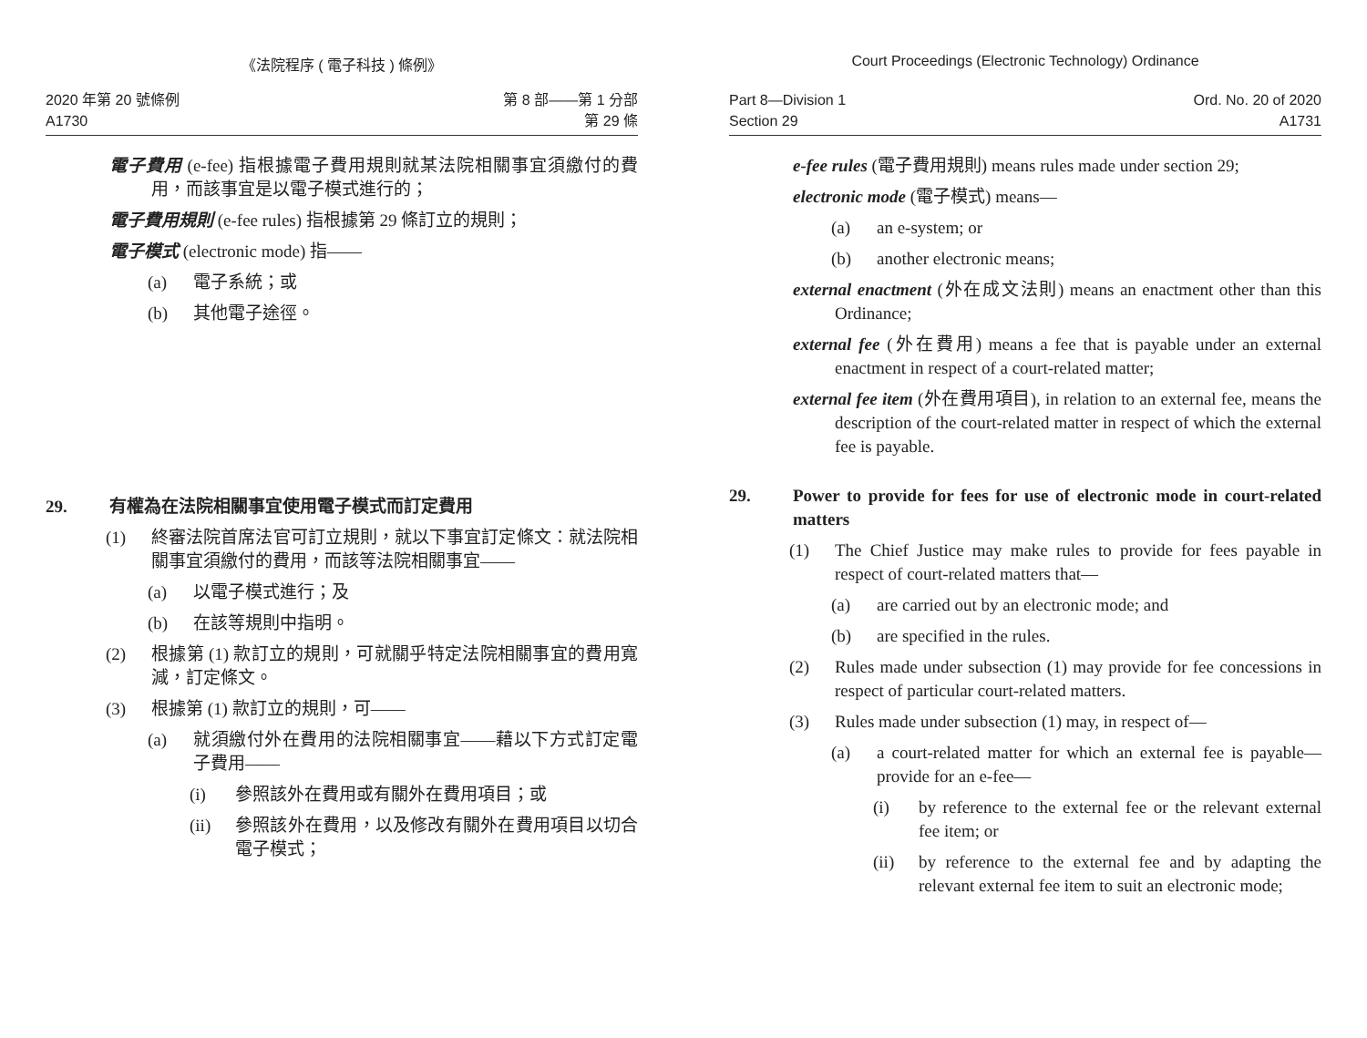《法院程序 ( 電子科技 ) 條例》
2020 年第 20 號條例
A1730
第 8 部——第 1 分部
第 29 條
電子費用 (e-fee) 指根據電子費用規則就某法院相關事宜須繳付的費用，而該事宜是以電子模式進行的；
電子費用規則 (e-fee rules) 指根據第 29 條訂立的規則；
電子模式 (electronic mode) 指——
(a) 電子系統；或
(b) 其他電子途徑。
29. 有權為在法院相關事宜使用電子模式而訂定費用
(1) 終審法院首席法官可訂立規則，就以下事宜訂定條文：就法院相關事宜須繳付的費用，而該等法院相關事宜——
(a) 以電子模式進行；及
(b) 在該等規則中指明。
(2) 根據第 (1) 款訂立的規則，可就關乎特定法院相關事宜的費用寬減，訂定條文。
(3) 根據第 (1) 款訂立的規則，可——
(a) 就須繳付外在費用的法院相關事宜——藉以下方式訂定電子費用——
(i) 參照該外在費用或有關外在費用項目；或
(ii) 參照該外在費用，以及修改有關外在費用項目以切合電子模式；
Court Proceedings (Electronic Technology) Ordinance
Part 8—Division 1
Section 29
Ord. No. 20 of 2020
A1731
e-fee rules (電子費用規則) means rules made under section 29;
electronic mode (電子模式) means—
(a) an e-system; or
(b) another electronic means;
external enactment (外在成文法則) means an enactment other than this Ordinance;
external fee (外在費用) means a fee that is payable under an external enactment in respect of a court-related matter;
external fee item (外在費用項目), in relation to an external fee, means the description of the court-related matter in respect of which the external fee is payable.
29. Power to provide for fees for use of electronic mode in court-related matters
(1) The Chief Justice may make rules to provide for fees payable in respect of court-related matters that—
(a) are carried out by an electronic mode; and
(b) are specified in the rules.
(2) Rules made under subsection (1) may provide for fee concessions in respect of particular court-related matters.
(3) Rules made under subsection (1) may, in respect of—
(a) a court-related matter for which an external fee is payable—provide for an e-fee—
(i) by reference to the external fee or the relevant external fee item; or
(ii) by reference to the external fee and by adapting the relevant external fee item to suit an electronic mode;